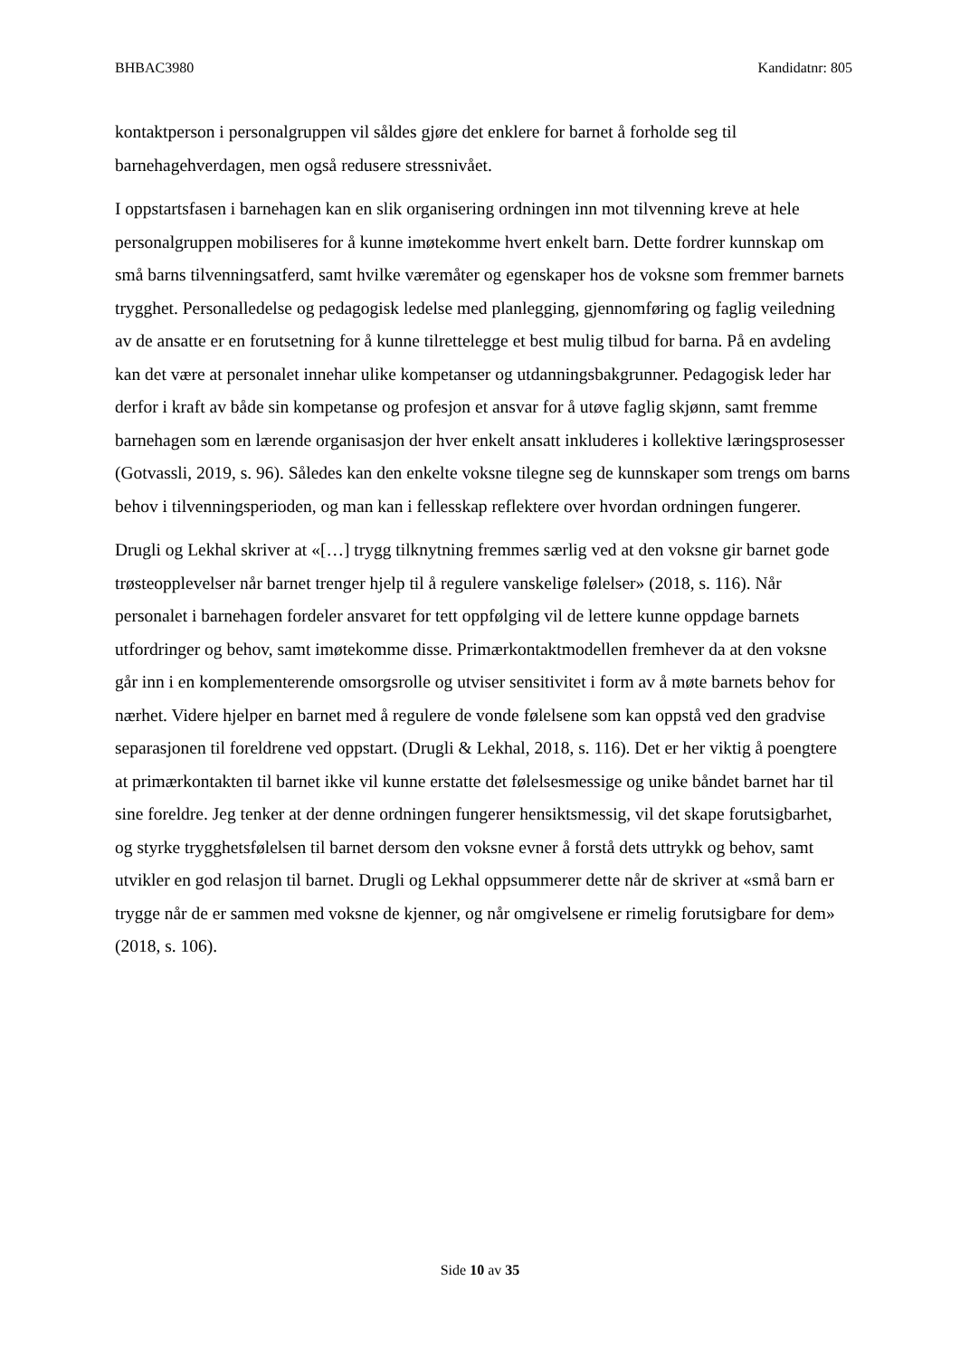BHBAC3980 Kandidatnr: 805
kontaktperson i personalgruppen vil såldes gjøre det enklere for barnet å forholde seg til barnehagehverdagen, men også redusere stressnivået.
I oppstartsfasen i barnehagen kan en slik organisering ordningen inn mot tilvenning kreve at hele personalgruppen mobiliseres for å kunne imøtekomme hvert enkelt barn. Dette fordrer kunnskap om små barns tilvenningsatferd, samt hvilke væremåter og egenskaper hos de voksne som fremmer barnets trygghet. Personalledelse og pedagogisk ledelse med planlegging, gjennomføring og faglig veiledning av de ansatte er en forutsetning for å kunne tilrettelegge et best mulig tilbud for barna. På en avdeling kan det være at personalet innehar ulike kompetanser og utdanningsbakgrunner. Pedagogisk leder har derfor i kraft av både sin kompetanse og profesjon et ansvar for å utøve faglig skjønn, samt fremme barnehagen som en lærende organisasjon der hver enkelt ansatt inkluderes i kollektive læringsprosesser (Gotvassli, 2019, s. 96). Således kan den enkelte voksne tilegne seg de kunnskaper som trengs om barns behov i tilvenningsperioden, og man kan i fellesskap reflektere over hvordan ordningen fungerer.
Drugli og Lekhal skriver at «[…] trygg tilknytning fremmes særlig ved at den voksne gir barnet gode trøsteopplevelser når barnet trenger hjelp til å regulere vanskelige følelser» (2018, s. 116). Når personalet i barnehagen fordeler ansvaret for tett oppfølging vil de lettere kunne oppdage barnets utfordringer og behov, samt imøtekomme disse. Primærkontaktmodellen fremhever da at den voksne går inn i en komplementerende omsorgsrolle og utviser sensitivitet i form av å møte barnets behov for nærhet. Videre hjelper en barnet med å regulere de vonde følelsene som kan oppstå ved den gradvise separasjonen til foreldrene ved oppstart. (Drugli & Lekhal, 2018, s. 116). Det er her viktig å poengtere at primærkontakten til barnet ikke vil kunne erstatte det følelsesmessige og unike båndet barnet har til sine foreldre. Jeg tenker at der denne ordningen fungerer hensiktsmessig, vil det skape forutsigbarhet, og styrke trygghetsfølelsen til barnet dersom den voksne evner å forstå dets uttrykk og behov, samt utvikler en god relasjon til barnet. Drugli og Lekhal oppsummerer dette når de skriver at «små barn er trygge når de er sammen med voksne de kjenner, og når omgivelsene er rimelig forutsigbare for dem» (2018, s. 106).
Side 10 av 35